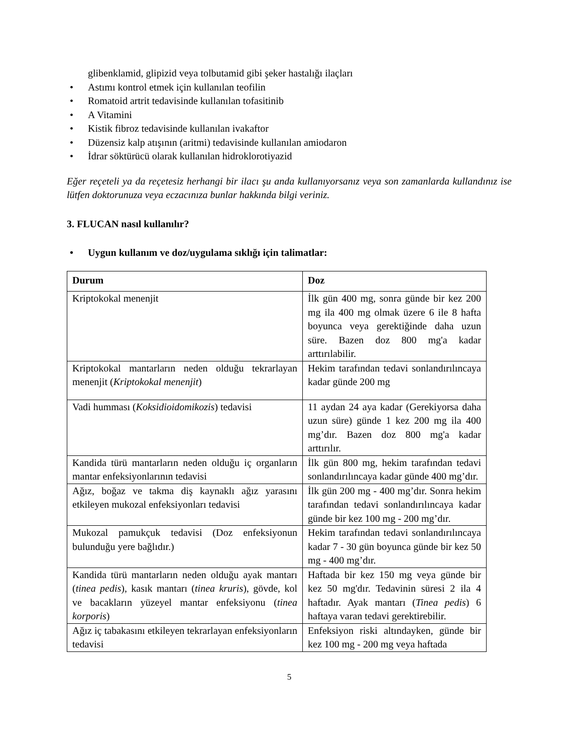glibenklamid, glipizid veya tolbutamid gibi şeker hastalığı ilaçları
• Astımı kontrol etmek için kullanılan teofilin
• Romatoid artrit tedavisinde kullanılan tofasitinib
• A Vitamini
• Kistik fibroz tedavisinde kullanılan ivakaftor
• Düzensiz kalp atışının (aritmi) tedavisinde kullanılan amiodaron
• İdrar söktürücü olarak kullanılan hidroklorotiyazid
Eğer reçeteli ya da reçetesiz herhangi bir ilacı şu anda kullanıyorsanız veya son zamanlarda kullandınız ise lütfen doktorunuza veya eczacınıza bunlar hakkında bilgi veriniz.
3. FLUCAN nasıl kullanılır?
• Uygun kullanım ve doz/uygulama sıklığı için talimatlar:
| Durum | Doz |
| --- | --- |
| Kriptokokal menenjit | İlk gün 400 mg, sonra günde bir kez 200 mg ila 400 mg olmak üzere 6 ile 8 hafta boyunca veya gerektiğinde daha uzun süre. Bazen doz 800 mg'a kadar arttırılabilir. |
| Kriptokokal mantarların neden olduğu tekrarlayan menenjit ( Kriptokokal menenjit ) | Hekim tarafından tedavi sonlandırılıncaya kadar günde 200 mg |
| Vadi humması ( Koksidioidomikozis ) tedavisi | 11 aydan 24 aya kadar (Gerekiyorsa daha uzun süre) günde 1 kez 200 mg ila 400 mg’dır. Bazen doz 800 mg'a kadar arttırılır. |
| Kandida türü mantarların neden olduğu iç organların mantar enfeksiyonlarının tedavisi | İlk gün 800 mg, hekim tarafından tedavi sonlandırılıncaya kadar günde 400 mg’dır. |
| Ağız, boğaz ve takma diş kaynaklı ağız yarasını etkileyen mukozal enfeksiyonları tedavisi | İlk gün 200 mg - 400 mg’dır. Sonra hekim tarafından tedavi sonlandırılıncaya kadar günde bir kez 100 mg - 200 mg’dır. |
| Mukozal pamukçuk tedavisi (Doz enfeksiyonun bulunduğu yere bağlıdır.) | Hekim tarafından tedavi sonlandırılıncaya kadar 7 - 30 gün boyunca günde bir kez 50 mg - 400 mg’dır. |
| Kandida türü mantarların neden olduğu ayak mantarı ( tinea pedis ), kasık mantarı ( tinea kruris ), gövde, kol ve bacakların yüzeyel mantar enfeksiyonu ( tinea korporis ) | Haftada bir kez 150 mg veya günde bir kez 50 mg'dır. Tedavinin süresi 2 ila 4 haftadır. Ayak mantarı ( Tinea pedis ) 6 haftaya varan tedavi gerektirebilir. |
| Ağız iç tabakasını etkileyen tekrarlayan enfeksiyonların tedavisi | Enfeksiyon riski altındayken, günde bir kez 100 mg - 200 mg veya haftada |
5